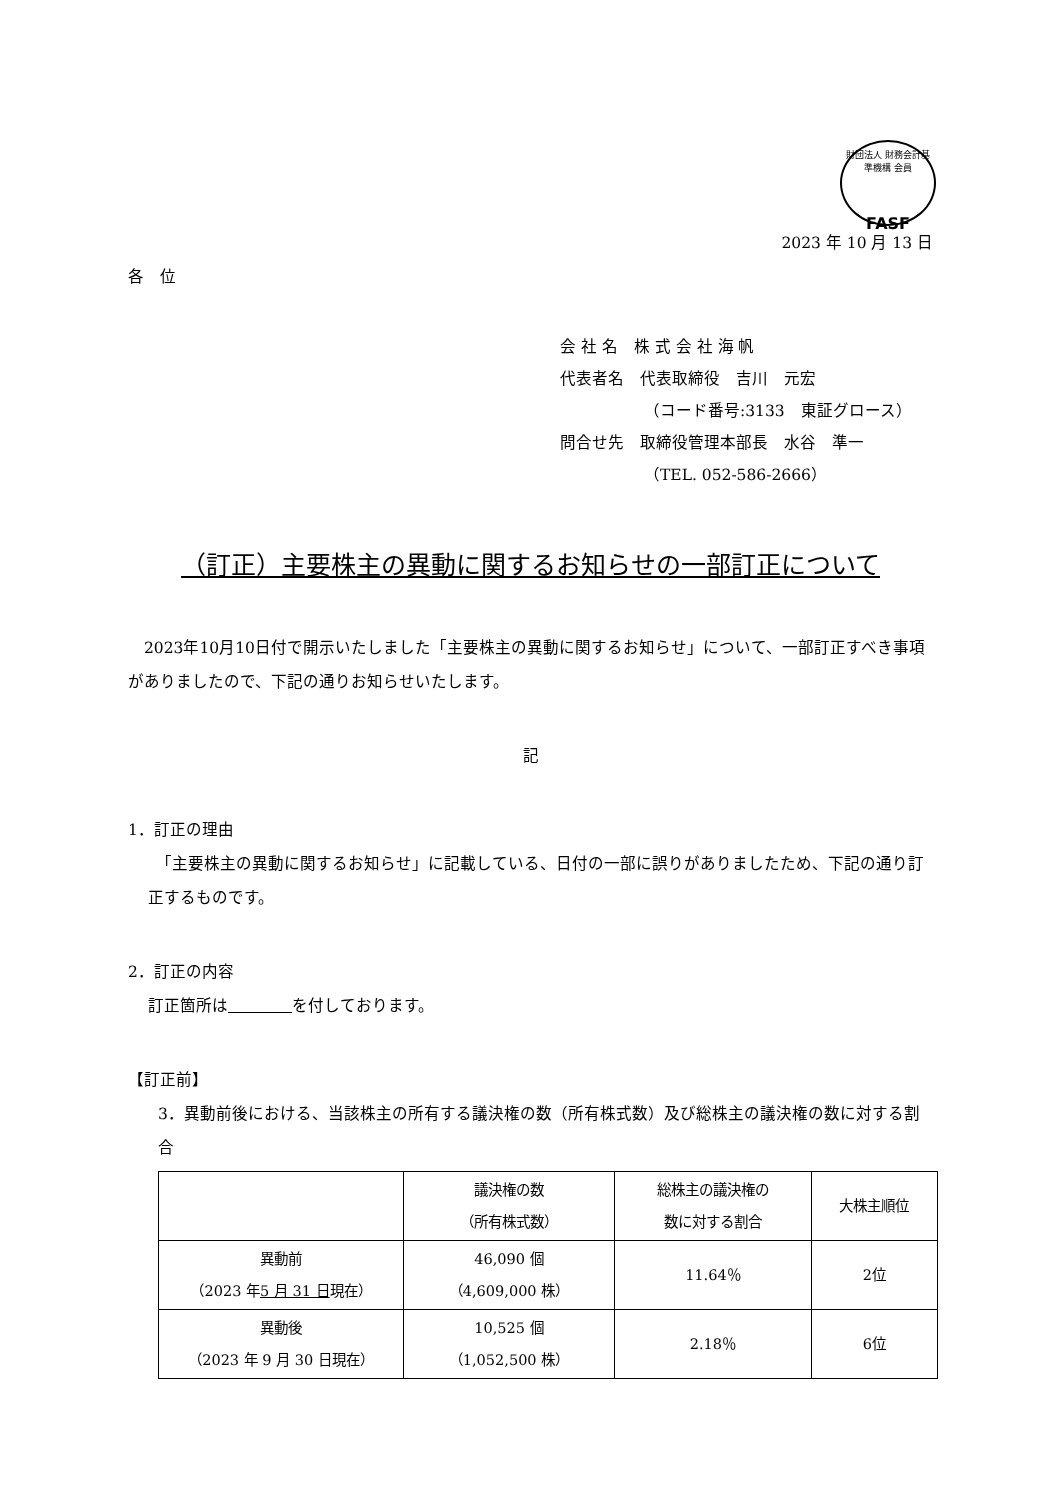財団法人 財務会計基準機構 会員
FASF
2023 年 10 月 13 日
各　位
会 社 名　株 式 会 社 海 帆
代表者名　代表取締役　吉川　元宏
（コード番号:3133　東証グロース）
問合せ先　取締役管理本部長　水谷　準一
（TEL. 052-586-2666）
（訂正）主要株主の異動に関するお知らせの一部訂正について
　2023年10月10日付で開示いたしました「主要株主の異動に関するお知らせ」について、一部訂正すべき事項がありましたので、下記の通りお知らせいたします。
記
1．訂正の理由
　「主要株主の異動に関するお知らせ」に記載している、日付の一部に誤りがありましたため、下記の通り訂正するものです。
2．訂正の内容
訂正箇所は　　　　 を付しております。
【訂正前】
3．異動前後における、当該株主の所有する議決権の数（所有株式数）及び総株主の議決権の数に対する割合
| | 議決権の数 （所有株式数） | 総株主の議決権の 数に対する割合 | 大株主順位 |
| 異動前 （2023 年 5 月 31 日 現在） | 46,090 個 （4,609,000 株） | 11.64％ | 2位 |
| 異動後 （2023 年 9 月 30 日現在） | 10,525 個 （1,052,500 株） | 2.18％ | 6位 |